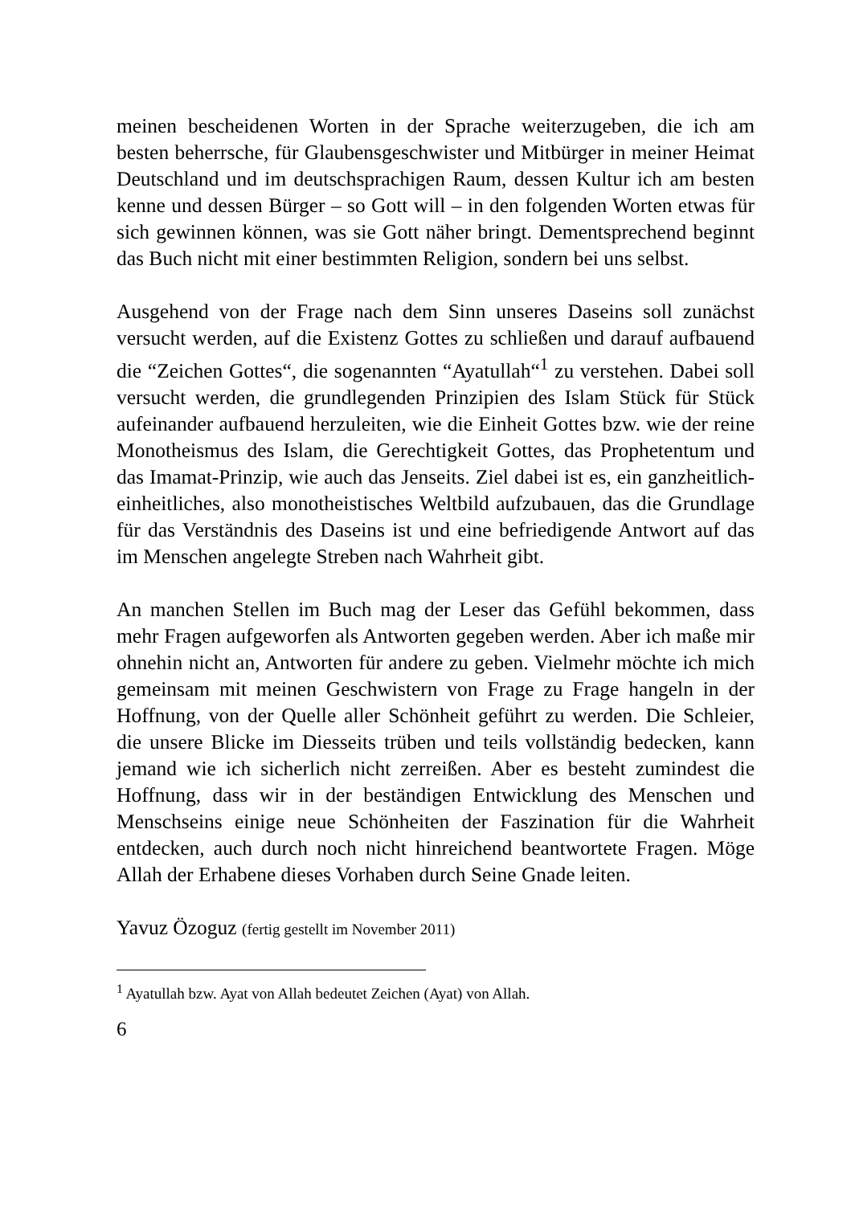meinen bescheidenen Worten in der Sprache weiterzugeben, die ich am besten beherrsche, für Glaubensgeschwister und Mitbürger in meiner Heimat Deutschland und im deutschsprachigen Raum, dessen Kultur ich am besten kenne und dessen Bürger – so Gott will – in den folgenden Worten etwas für sich gewinnen können, was sie Gott näher bringt. Dementsprechend beginnt das Buch nicht mit einer bestimmten Religion, sondern bei uns selbst.
Ausgehend von der Frage nach dem Sinn unseres Daseins soll zunächst versucht werden, auf die Existenz Gottes zu schließen und darauf aufbauend die “Zeichen Gottes“, die sogenannten “Ayatullah“<sup>1</sup> zu verstehen. Dabei soll versucht werden, die grundlegenden Prinzipien des Islam Stück für Stück aufeinander aufbauend herzuleiten, wie die Einheit Gottes bzw. wie der reine Monotheismus des Islam, die Gerechtigkeit Gottes, das Prophetentum und das Imamat-Prinzip, wie auch das Jenseits. Ziel dabei ist es, ein ganzheitlich-einheitliches, also monotheistisches Weltbild aufzubauen, das die Grundlage für das Verständnis des Daseins ist und eine befriedigende Antwort auf das im Menschen angelegte Streben nach Wahrheit gibt.
An manchen Stellen im Buch mag der Leser das Gefühl bekommen, dass mehr Fragen aufgeworfen als Antworten gegeben werden. Aber ich maße mir ohnehin nicht an, Antworten für andere zu geben. Vielmehr möchte ich mich gemeinsam mit meinen Geschwistern von Frage zu Frage hangeln in der Hoffnung, von der Quelle aller Schönheit geführt zu werden. Die Schleier, die unsere Blicke im Diesseits trüben und teils vollständig bedecken, kann jemand wie ich sicherlich nicht zerreißen. Aber es besteht zumindest die Hoffnung, dass wir in der beständigen Entwicklung des Menschen und Menschseins einige neue Schönheiten der Faszination für die Wahrheit entdecken, auch durch noch nicht hinreichend beantwortete Fragen. Möge Allah der Erhabene dieses Vorhaben durch Seine Gnade leiten.
Yavuz Özoguz (fertig gestellt im November 2011)
<sup>1</sup> Ayatullah bzw. Ayat von Allah bedeutet Zeichen (Ayat) von Allah.
6